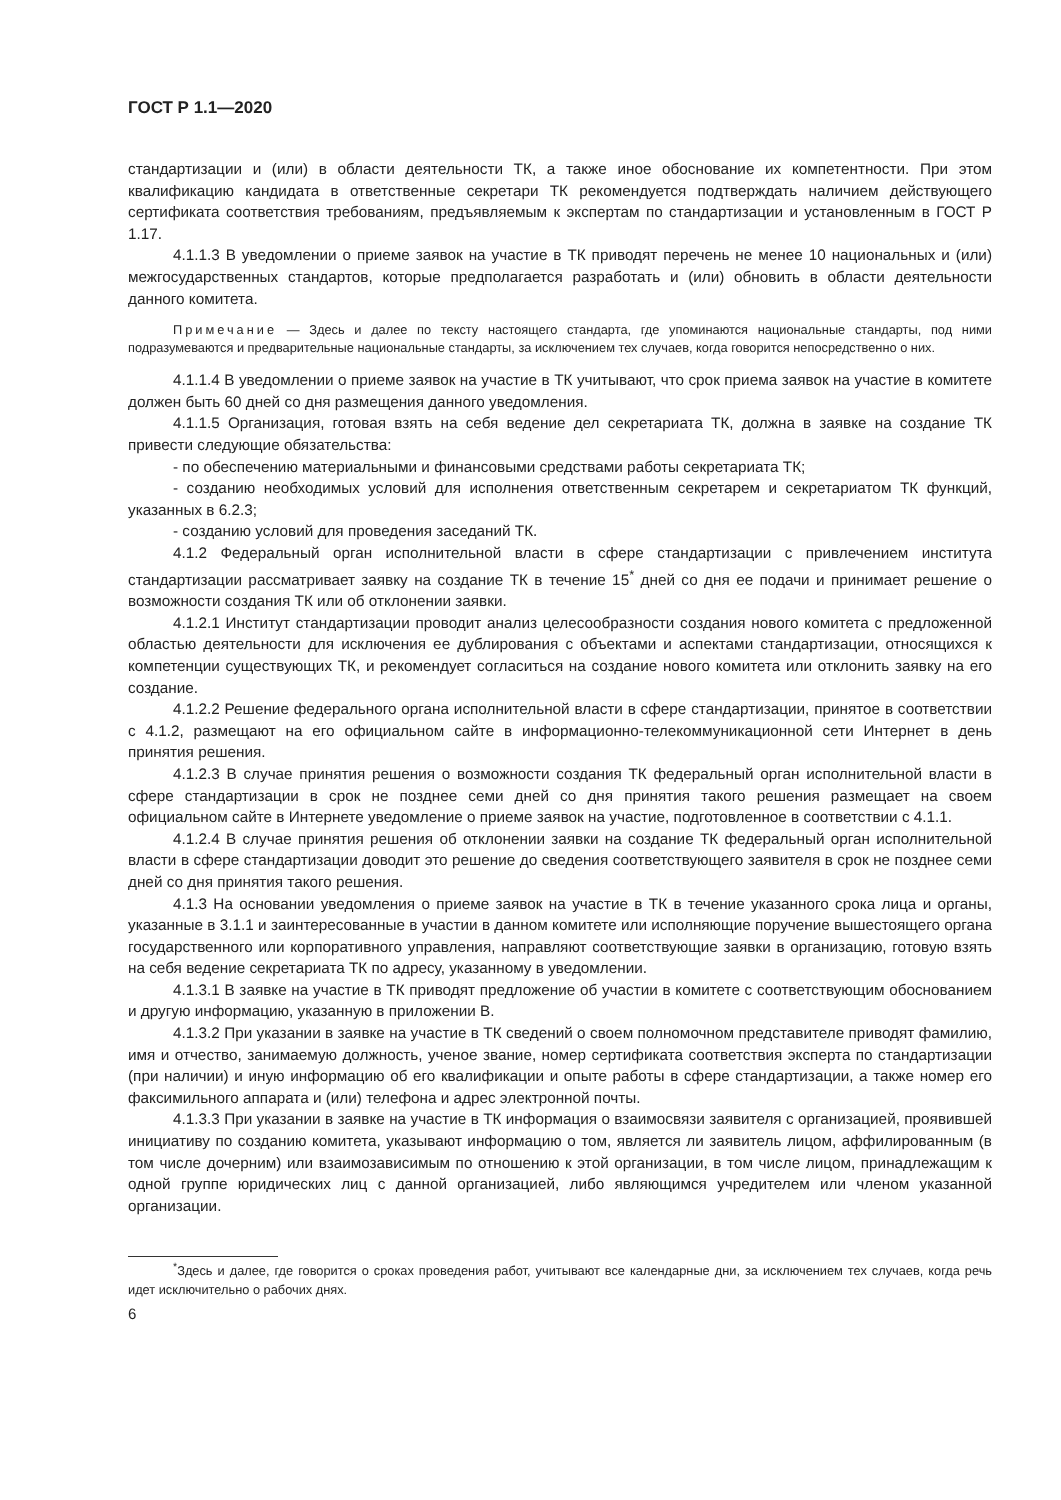ГОСТ Р 1.1—2020
стандартизации и (или) в области деятельности ТК, а также иное обоснование их компетентности. При этом квалификацию кандидата в ответственные секретари ТК рекомендуется подтверждать наличием действующего сертификата соответствия требованиям, предъявляемым к экспертам по стандартизации и установленным в ГОСТ Р 1.17.
4.1.1.3 В уведомлении о приеме заявок на участие в ТК приводят перечень не менее 10 национальных и (или) межгосударственных стандартов, которые предполагается разработать и (или) обновить в области деятельности данного комитета.
Примечание — Здесь и далее по тексту настоящего стандарта, где упоминаются национальные стандарты, под ними подразумеваются и предварительные национальные стандарты, за исключением тех случаев, когда говорится непосредственно о них.
4.1.1.4 В уведомлении о приеме заявок на участие в ТК учитывают, что срок приема заявок на участие в комитете должен быть 60 дней со дня размещения данного уведомления.
4.1.1.5 Организация, готовая взять на себя ведение дел секретариата ТК, должна в заявке на создание ТК привести следующие обязательства:
- по обеспечению материальными и финансовыми средствами работы секретариата ТК;
- созданию необходимых условий для исполнения ответственным секретарем и секретариатом ТК функций, указанных в 6.2.3;
- созданию условий для проведения заседаний ТК.
4.1.2 Федеральный орган исполнительной власти в сфере стандартизации с привлечением института стандартизации рассматривает заявку на создание ТК в течение 15<sup>*</sup> дней со дня ее подачи и принимает решение о возможности создания ТК или об отклонении заявки.
4.1.2.1 Институт стандартизации проводит анализ целесообразности создания нового комитета с предложенной областью деятельности для исключения ее дублирования с объектами и аспектами стандартизации, относящихся к компетенции существующих ТК, и рекомендует согласиться на создание нового комитета или отклонить заявку на его создание.
4.1.2.2 Решение федерального органа исполнительной власти в сфере стандартизации, принятое в соответствии с 4.1.2, размещают на его официальном сайте в информационно-телекоммуникационной сети Интернет в день принятия решения.
4.1.2.3 В случае принятия решения о возможности создания ТК федеральный орган исполнительной власти в сфере стандартизации в срок не позднее семи дней со дня принятия такого решения размещает на своем официальном сайте в Интернете уведомление о приеме заявок на участие, подготовленное в соответствии с 4.1.1.
4.1.2.4 В случае принятия решения об отклонении заявки на создание ТК федеральный орган исполнительной власти в сфере стандартизации доводит это решение до сведения соответствующего заявителя в срок не позднее семи дней со дня принятия такого решения.
4.1.3 На основании уведомления о приеме заявок на участие в ТК в течение указанного срока лица и органы, указанные в 3.1.1 и заинтересованные в участии в данном комитете или исполняющие поручение вышестоящего органа государственного или корпоративного управления, направляют соответствующие заявки в организацию, готовую взять на себя ведение секретариата ТК по адресу, указанному в уведомлении.
4.1.3.1 В заявке на участие в ТК приводят предложение об участии в комитете с соответствующим обоснованием и другую информацию, указанную в приложении В.
4.1.3.2 При указании в заявке на участие в ТК сведений о своем полномочном представителе приводят фамилию, имя и отчество, занимаемую должность, ученое звание, номер сертификата соответствия эксперта по стандартизации (при наличии) и иную информацию об его квалификации и опыте работы в сфере стандартизации, а также номер его факсимильного аппарата и (или) телефона и адрес электронной почты.
4.1.3.3 При указании в заявке на участие в ТК информация о взаимосвязи заявителя с организацией, проявившей инициативу по созданию комитета, указывают информацию о том, является ли заявитель лицом, аффилированным (в том числе дочерним) или взаимозависимым по отношению к этой организации, в том числе лицом, принадлежащим к одной группе юридических лиц с данной организацией, либо являющимся учредителем или членом указанной организации.
<sup>*</sup> Здесь и далее, где говорится о сроках проведения работ, учитывают все календарные дни, за исключением тех случаев, когда речь идет исключительно о рабочих днях.
6